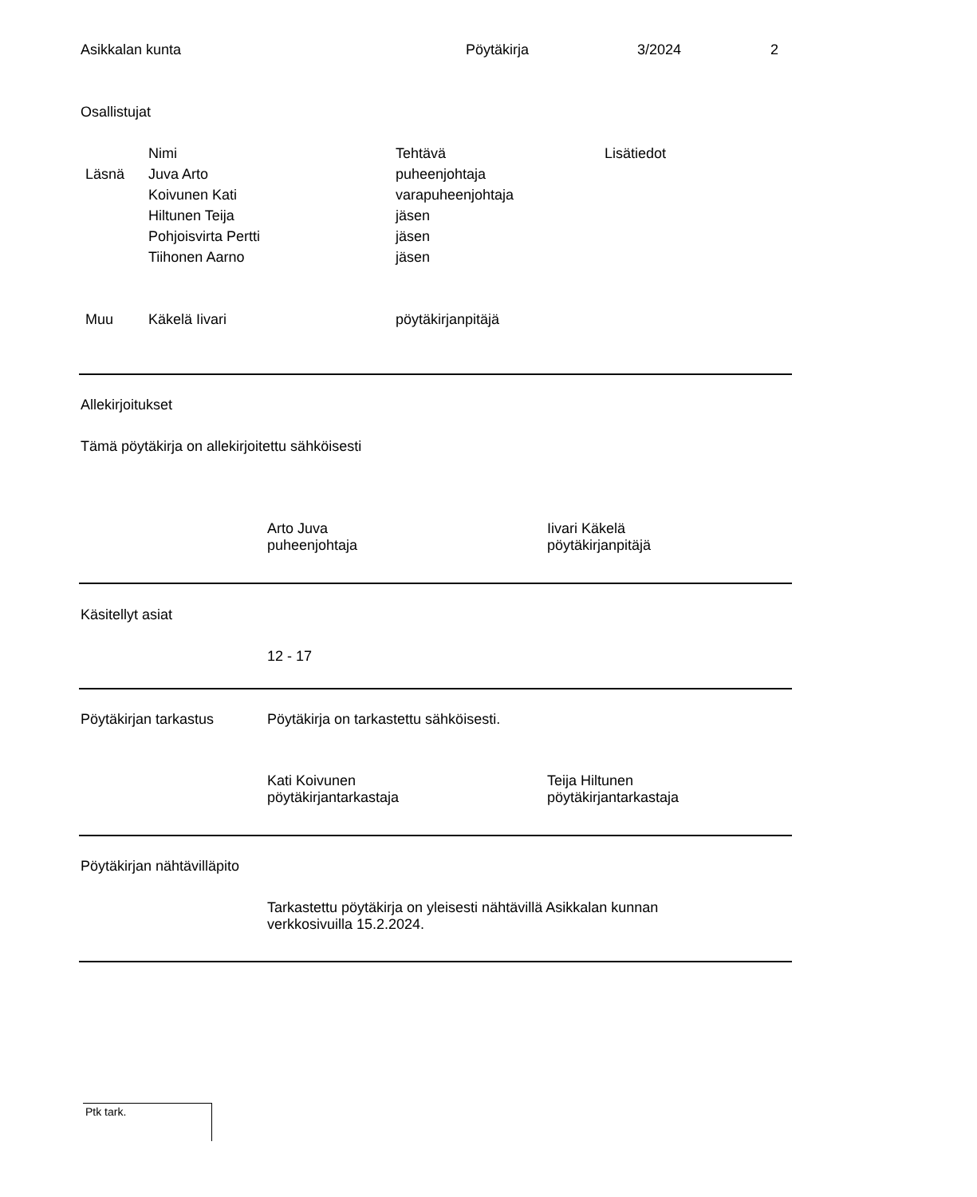Asikkalan kunta Pöytäkirja 3/2024 2
Osallistujat
| | Nimi | Tehtävä | Lisätiedot |
| Läsnä | Juva Arto | puheenjohtaja | |
| | Koivunen Kati | varapuheenjohtaja | |
| | Hiltunen Teija | jäsen | |
| | Pohjoisvirta Pertti | jäsen | |
| | Tiihonen Aarno | jäsen | |
| Muu | Käkelä Iivari | pöytäkirjanpitäjä | |
Allekirjoitukset
Tämä pöytäkirja on allekirjoitettu sähköisesti
Arto Juva
puheenjohtaja
Iivari Käkelä
pöytäkirjanpitäjä
Käsitellyt asiat
12 - 17
Pöytäkirjan tarkastus Pöytäkirja on tarkastettu sähköisesti.
Kati Koivunen
pöytäkirjantarkastaja
Teija Hiltunen
pöytäkirjantarkastaja
Pöytäkirjan nähtävilläpito
Tarkastettu pöytäkirja on yleisesti nähtävillä Asikkalan kunnan verkkosivuilla 15.2.2024.
Ptk tark.